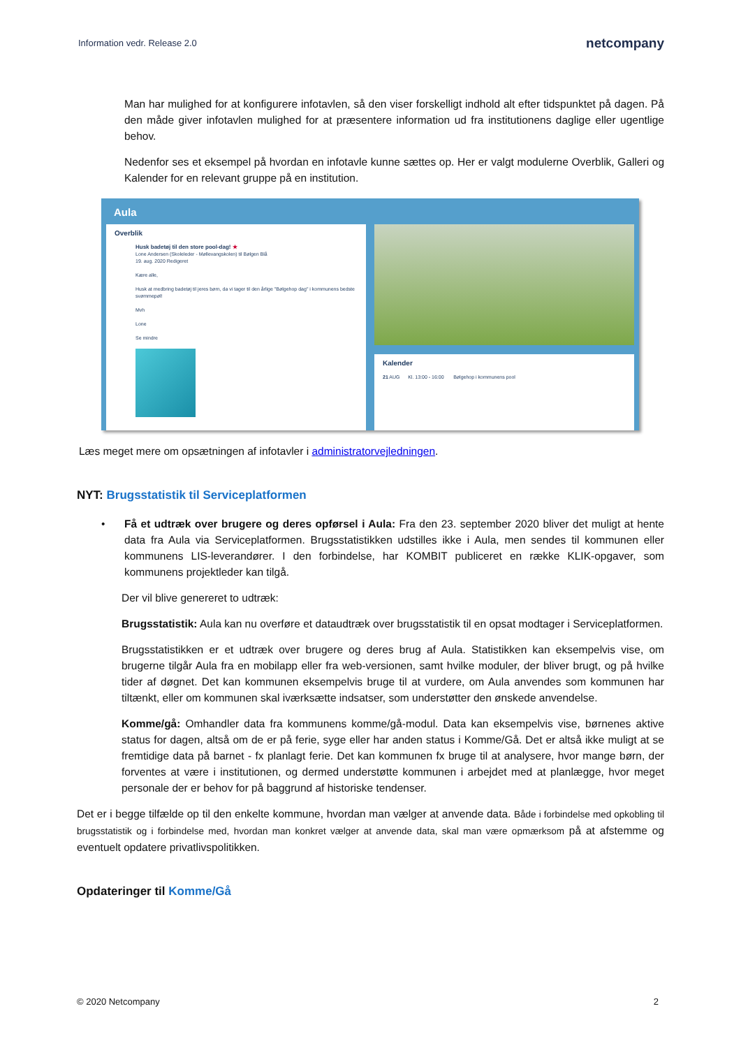Information vedr. Release 2.0 netcompany
Man har mulighed for at konfigurere infotavlen, så den viser forskelligt indhold alt efter tidspunktet på dagen. På den måde giver infotavlen mulighed for at præsentere information ud fra institutionens daglige eller ugentlige behov.
Nedenfor ses et eksempel på hvordan en infotavle kunne sættes op. Her er valgt modulerne Overblik, Galleri og Kalender for en relevant gruppe på en institution.
Aula
Overblik
Husk badetøj til den store pool-dag! ★
Lone Andersen (Skoleleder - Møllevangskolen) til Bølgen Blå
19. aug. 2020 Redigeret
Kære alle,
Husk at medbring badetøj til jeres børn, da vi tager til den årlige "Bølgehop dag" i kommunens bedste svømmepøl!
Mvh
Lone
Se mindre
Kalender
21 AUG Kl. 13:00 - 16:00 Bølgehop i kommunens pool
Læs meget mere om opsætningen af infotavler i administratorvejledningen.
NYT: Brugsstatistik til Serviceplatformen
• Få et udtræk over brugere og deres opførsel i Aula: Fra den 23. september 2020 bliver det muligt at hente data fra Aula via Serviceplatformen. Brugsstatistikken udstilles ikke i Aula, men sendes til kommunen eller kommunens LIS-leverandører. I den forbindelse, har KOMBIT publiceret en række KLIK-opgaver, som kommunens projektleder kan tilgå.
Der vil blive genereret to udtræk:
Brugsstatistik: Aula kan nu overføre et dataudtræk over brugsstatistik til en opsat modtager i Serviceplatformen.
Brugsstatistikken er et udtræk over brugere og deres brug af Aula. Statistikken kan eksempelvis vise, om brugerne tilgår Aula fra en mobilapp eller fra web-versionen, samt hvilke moduler, der bliver brugt, og på hvilke tider af døgnet. Det kan kommunen eksempelvis bruge til at vurdere, om Aula anvendes som kommunen har tiltænkt, eller om kommunen skal iværksætte indsatser, som understøtter den ønskede anvendelse.
Komme/gå: Omhandler data fra kommunens komme/gå-modul. Data kan eksempelvis vise, børnenes aktive status for dagen, altså om de er på ferie, syge eller har anden status i Komme/Gå. Det er altså ikke muligt at se fremtidige data på barnet - fx planlagt ferie. Det kan kommunen fx bruge til at analysere, hvor mange børn, der forventes at være i institutionen, og dermed understøtte kommunen i arbejdet med at planlægge, hvor meget personale der er behov for på baggrund af historiske tendenser.
Det er i begge tilfælde op til den enkelte kommune, hvordan man vælger at anvende data. Både i forbindelse med opkobling til brugsstatistik og i forbindelse med, hvordan man konkret vælger at anvende data, skal man være opmærksom på at afstemme og eventuelt opdatere privatlivspolitikken.
Opdateringer til Komme/Gå
© 2020 Netcompany 2